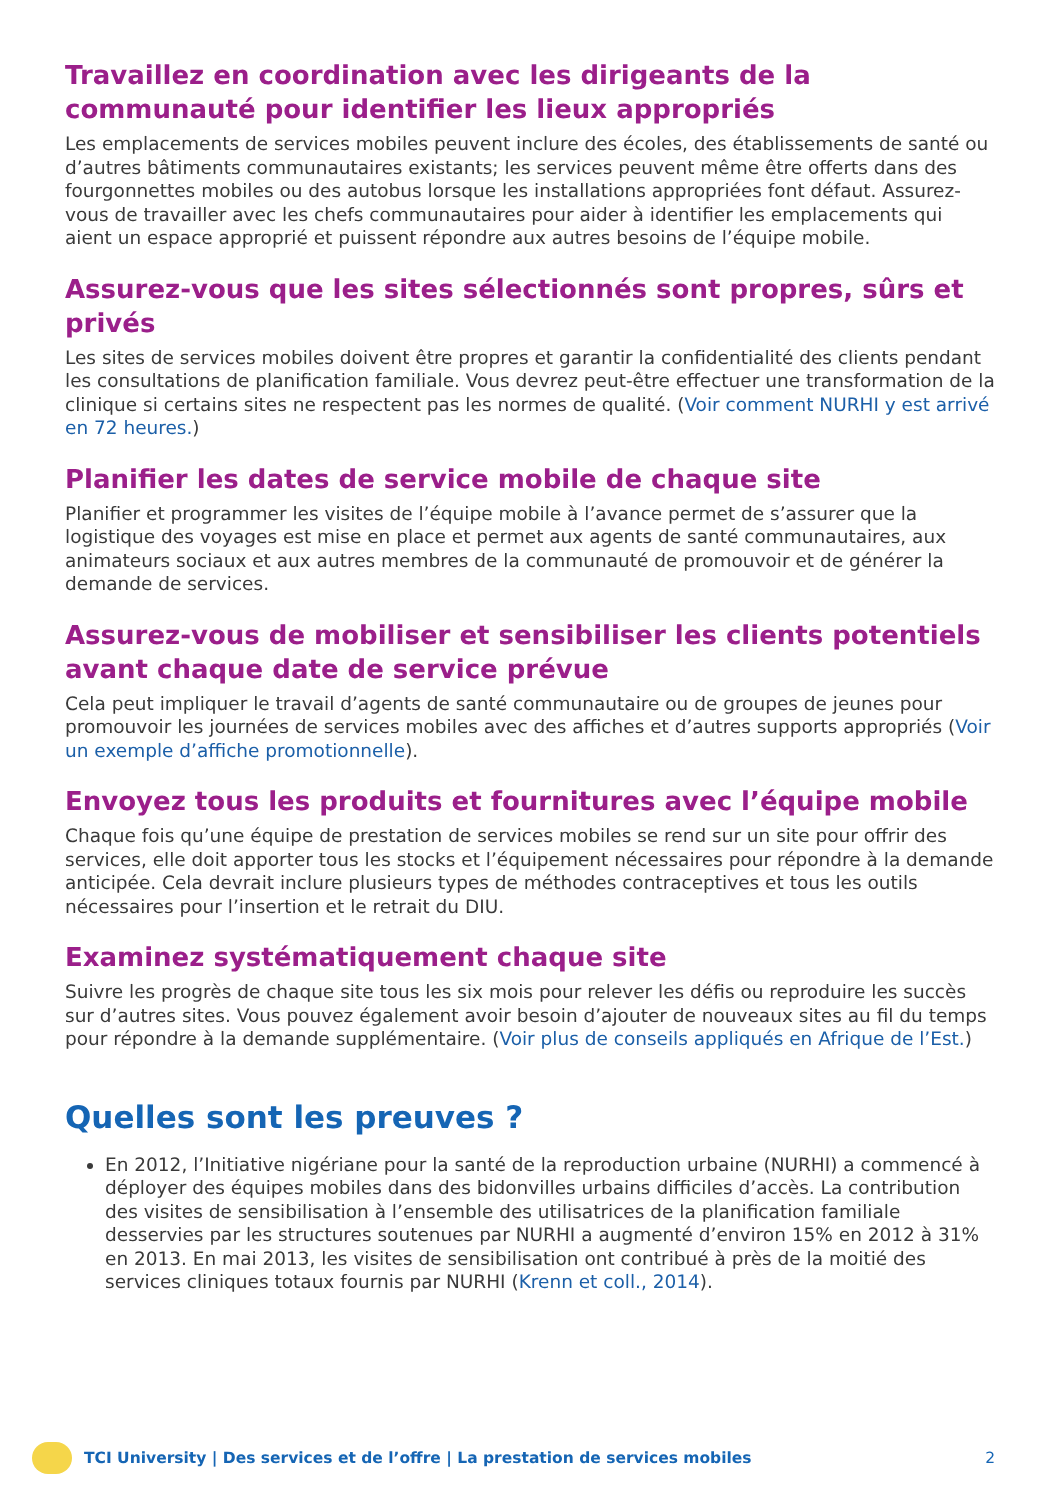Travaillez en coordination avec les dirigeants de la communauté pour identifier les lieux appropriés
Les emplacements de services mobiles peuvent inclure des écoles, des établissements de santé ou d’autres bâtiments communautaires existants; les services peuvent même être offerts dans des fourgonnettes mobiles ou des autobus lorsque les installations appropriées font défaut. Assurez-vous de travailler avec les chefs communautaires pour aider à identifier les emplacements qui aient un espace approprié et puissent répondre aux autres besoins de l’équipe mobile.
Assurez-vous que les sites sélectionnés sont propres, sûrs et privés
Les sites de services mobiles doivent être propres et garantir la confidentialité des clients pendant les consultations de planification familiale. Vous devrez peut-être effectuer une transformation de la clinique si certains sites ne respectent pas les normes de qualité. (Voir comment NURHI y est arrivé en 72 heures.)
Planifier les dates de service mobile de chaque site
Planifier et programmer les visites de l’équipe mobile à l’avance permet de s’assurer que la logistique des voyages est mise en place et permet aux agents de santé communautaires, aux animateurs sociaux et aux autres membres de la communauté de promouvoir et de générer la demande de services.
Assurez-vous de mobiliser et sensibiliser les clients potentiels avant chaque date de service prévue
Cela peut impliquer le travail d’agents de santé communautaire ou de groupes de jeunes pour promouvoir les journées de services mobiles avec des affiches et d’autres supports appropriés (Voir un exemple d’affiche promotionnelle).
Envoyez tous les produits et fournitures avec l’équipe mobile
Chaque fois qu’une équipe de prestation de services mobiles se rend sur un site pour offrir des services, elle doit apporter tous les stocks et l’équipement nécessaires pour répondre à la demande anticipée. Cela devrait inclure plusieurs types de méthodes contraceptives et tous les outils nécessaires pour l’insertion et le retrait du DIU.
Examinez systématiquement chaque site
Suivre les progrès de chaque site tous les six mois pour relever les défis ou reproduire les succès sur d’autres sites. Vous pouvez également avoir besoin d’ajouter de nouveaux sites au fil du temps pour répondre à la demande supplémentaire. (Voir plus de conseils appliqués en Afrique de l’Est.)
Quelles sont les preuves ?
En 2012, l’Initiative nigériane pour la santé de la reproduction urbaine (NURHI) a commencé à déployer des équipes mobiles dans des bidonvilles urbains difficiles d’accès. La contribution des visites de sensibilisation à l’ensemble des utilisatrices de la planification familiale desservies par les structures soutenues par NURHI a augmenté d’environ 15% en 2012 à 31% en 2013. En mai 2013, les visites de sensibilisation ont contribué à près de la moitié des services cliniques totaux fournis par NURHI (Krenn et coll., 2014).
TCI University | Des services et de l’offre | La prestation de services mobiles 2